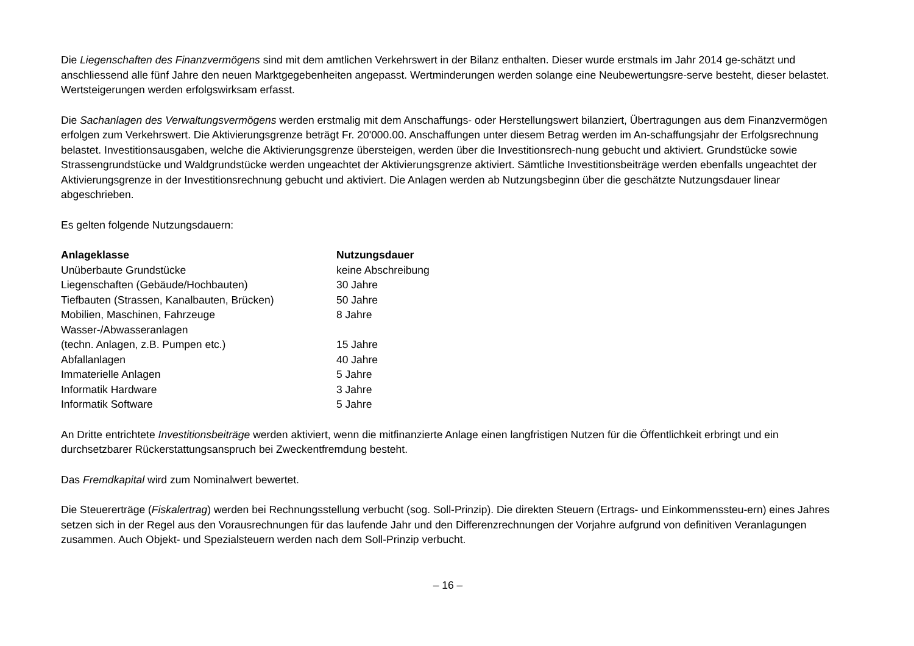Die Liegenschaften des Finanzvermögens sind mit dem amtlichen Verkehrswert in der Bilanz enthalten. Dieser wurde erstmals im Jahr 2014 ge-schätzt und anschliessend alle fünf Jahre den neuen Marktgegebenheiten angepasst. Wertminderungen werden solange eine Neubewertungsre-serve besteht, dieser belastet. Wertsteigerungen werden erfolgswirksam erfasst.
Die Sachanlagen des Verwaltungsvermögens werden erstmalig mit dem Anschaffungs- oder Herstellungswert bilanziert, Übertragungen aus dem Finanzvermögen erfolgen zum Verkehrswert. Die Aktivierungsgrenze beträgt Fr. 20'000.00. Anschaffungen unter diesem Betrag werden im An-schaffungsjahr der Erfolgsrechnung belastet. Investitionsausgaben, welche die Aktivierungsgrenze übersteigen, werden über die Investitionsrech-nung gebucht und aktiviert. Grundstücke sowie Strassengrundstücke und Waldgrundstücke werden ungeachtet der Aktivierungsgrenze aktiviert. Sämtliche Investitionsbeiträge werden ebenfalls ungeachtet der Aktivierungsgrenze in der Investitionsrechnung gebucht und aktiviert. Die Anlagen werden ab Nutzungsbeginn über die geschätzte Nutzungsdauer linear abgeschrieben.
Es gelten folgende Nutzungsdauern:
| Anlageklasse | Nutzungsdauer |
| --- | --- |
| Unüberbaute Grundstücke | keine Abschreibung |
| Liegenschaften (Gebäude/Hochbauten) | 30 Jahre |
| Tiefbauten (Strassen, Kanalbauten, Brücken) | 50 Jahre |
| Mobilien, Maschinen, Fahrzeuge | 8 Jahre |
| Wasser-/Abwasseranlagen (techn. Anlagen, z.B. Pumpen etc.) | 15 Jahre |
| Abfallanlagen | 40 Jahre |
| Immaterielle Anlagen | 5 Jahre |
| Informatik Hardware | 3 Jahre |
| Informatik Software | 5 Jahre |
An Dritte entrichtete Investitionsbeiträge werden aktiviert, wenn die mitfinanzierte Anlage einen langfristigen Nutzen für die Öffentlichkeit erbringt und ein durchsetzbarer Rückerstattungsanspruch bei Zweckentfremdung besteht.
Das Fremdkapital wird zum Nominalwert bewertet.
Die Steuererträge (Fiskalertrag) werden bei Rechnungsstellung verbucht (sog. Soll-Prinzip). Die direkten Steuern (Ertrags- und Einkommenssteu-ern) eines Jahres setzen sich in der Regel aus den Vorausrechnungen für das laufende Jahr und den Differenzrechnungen der Vorjahre aufgrund von definitiven Veranlagungen zusammen. Auch Objekt- und Spezialsteuern werden nach dem Soll-Prinzip verbucht.
– 16 –